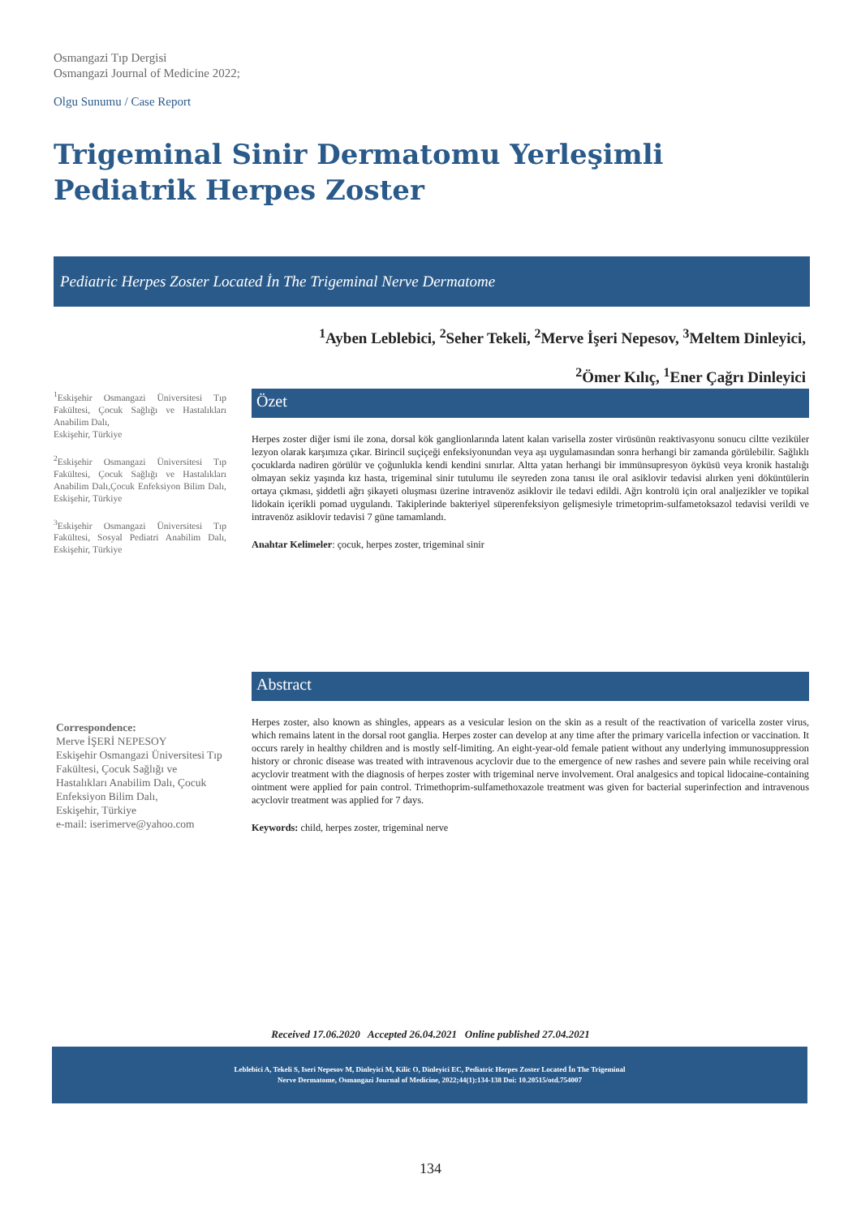Osmangazi Tıp Dergisi
Osmangazi Journal of Medicine 2022;
Olgu Sunumu / Case Report
Trigeminal Sinir Dermatomu Yerleşimli Pediatrik Herpes Zoster
Pediatric Herpes Zoster Located İn The Trigeminal Nerve Dermatome
<sup>1</sup> Ayben Leblebici, <sup>2</sup>Seher Tekeli, <sup>2</sup>Merve İşeri Nepesov, <sup>3</sup>Meltem Dinleyici,
<sup>2</sup> Ömer Kılıç, <sup>1</sup>Ener Çağrı Dinleyici
<sup>1</sup> Eskişehir Osmangazi Üniversitesi Tıp Fakültesi, Çocuk Sağlığı ve Hastalıkları Anabilim Dalı,
Eskişehir, Türkiye
<sup>2</sup> Eskişehir Osmangazi Üniversitesi Tıp Fakültesi, Çocuk Sağlığı ve Hastalıkları Anabilim Dalı,Çocuk Enfeksiyon Bilim Dalı, Eskişehir, Türkiye
<sup>3</sup> Eskişehir Osmangazi Üniversitesi Tıp Fakültesi, Sosyal Pediatri Anabilim Dalı, Eskişehir, Türkiye
Correspondence:
Merve İŞERİ NEPESOY
Eskişehir Osmangazi Üniversitesi Tıp Fakültesi, Çocuk Sağlığı ve Hastalıkları Anabilim Dalı, Çocuk Enfeksiyon Bilim Dalı,
Eskişehir, Türkiye
e-mail: iserimerve@yahoo.com
Özet
Herpes zoster diğer ismi ile zona, dorsal kök ganglionlarında latent kalan varisella zoster virüsünün reaktivasyonu sonucu ciltte veziküler lezyon olarak karşımıza çıkar. Birincil suçiçeği enfeksiyonundan veya aşı uygulamasından sonra herhangi bir zamanda görülebilir. Sağlıklı çocuklarda nadiren görülür ve çoğunlukla kendi kendini sınırlar. Altta yatan herhangi bir immünsupresyon öyküsü veya kronik hastalığı olmayan sekiz yaşında kız hasta, trigeminal sinir tutulumu ile seyreden zona tanısı ile oral asiklovir tedavisi alırken yeni döküntülerin ortaya çıkması, şiddetli ağrı şikayeti oluşması üzerine intravenöz asiklovir ile tedavi edildi. Ağrı kontrolü için oral analjezikler ve topikal lidokain içerikli pomad uygulandı. Takiplerinde bakteriyel süperenfeksiyon gelişmesiyle trimetoprim-sulfametoksazol tedavisi verildi ve intravenöz asiklovir tedavisi 7 güne tamamlandı.
Anahtar Kelimeler: çocuk, herpes zoster, trigeminal sinir
Abstract
Herpes zoster, also known as shingles, appears as a vesicular lesion on the skin as a result of the reactivation of varicella zoster virus, which remains latent in the dorsal root ganglia. Herpes zoster can develop at any time after the primary varicella infection or vaccination. It occurs rarely in healthy children and is mostly self-limiting. An eight-year-old female patient without any underlying immunosuppression history or chronic disease was treated with intravenous acyclovir due to the emergence of new rashes and severe pain while receiving oral acyclovir treatment with the diagnosis of herpes zoster with trigeminal nerve involvement. Oral analgesics and topical lidocaine-containing ointment were applied for pain control. Trimethoprim-sulfamethoxazole treatment was given for bacterial superinfection and intravenous acyclovir treatment was applied for 7 days.
Keywords: child, herpes zoster, trigeminal nerve
Received 17.06.2020 Accepted 26.04.2021 Online published 27.04.2021
Leblebici A, Tekeli S, Iseri Nepesov M, Dinleyici M, Kilic O, Dinleyici EC, Pediatric Herpes Zoster Located İn The Trigeminal
Nerve Dermatome, Osmangazi Journal of Medicine, 2022;44(1):134-138 Doi: 10.20515/otd.754007
134